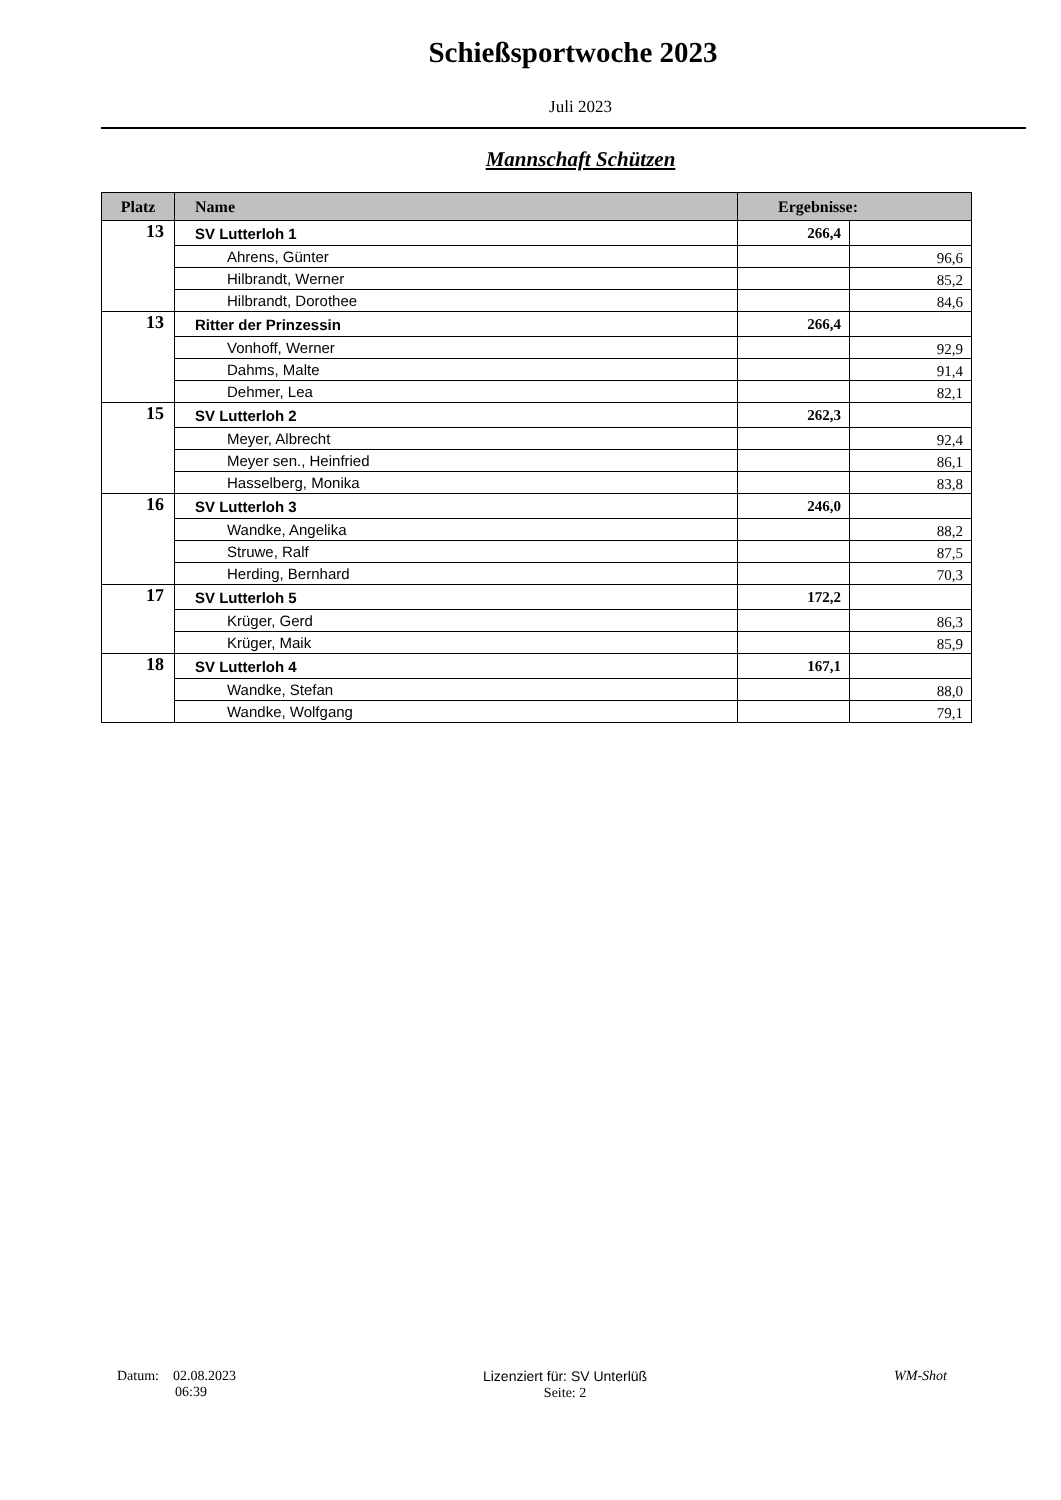Schießsportwoche 2023
Juli 2023
Mannschaft Schützen
| Platz | Name | Ergebnisse: | |
| --- | --- | --- | --- |
| 13 | SV Lutterloh 1 | 266,4 | |
| | Ahrens, Günter | | 96,6 |
| | Hilbrandt, Werner | | 85,2 |
| | Hilbrandt, Dorothee | | 84,6 |
| 13 | Ritter der Prinzessin | 266,4 | |
| | Vonhoff, Werner | | 92,9 |
| | Dahms, Malte | | 91,4 |
| | Dehmer, Lea | | 82,1 |
| 15 | SV Lutterloh 2 | 262,3 | |
| | Meyer, Albrecht | | 92,4 |
| | Meyer sen., Heinfried | | 86,1 |
| | Hasselberg, Monika | | 83,8 |
| 16 | SV Lutterloh 3 | 246,0 | |
| | Wandke, Angelika | | 88,2 |
| | Struwe, Ralf | | 87,5 |
| | Herding, Bernhard | | 70,3 |
| 17 | SV Lutterloh 5 | 172,2 | |
| | Krüger, Gerd | | 86,3 |
| | Krüger, Maik | | 85,9 |
| 18 | SV Lutterloh 4 | 167,1 | |
| | Wandke, Stefan | | 88,0 |
| | Wandke, Wolfgang | | 79,1 |
Datum: 02.08.2023
06:39
Lizenziert für: SV Unterlüß
Seite: 2
WM-Shot